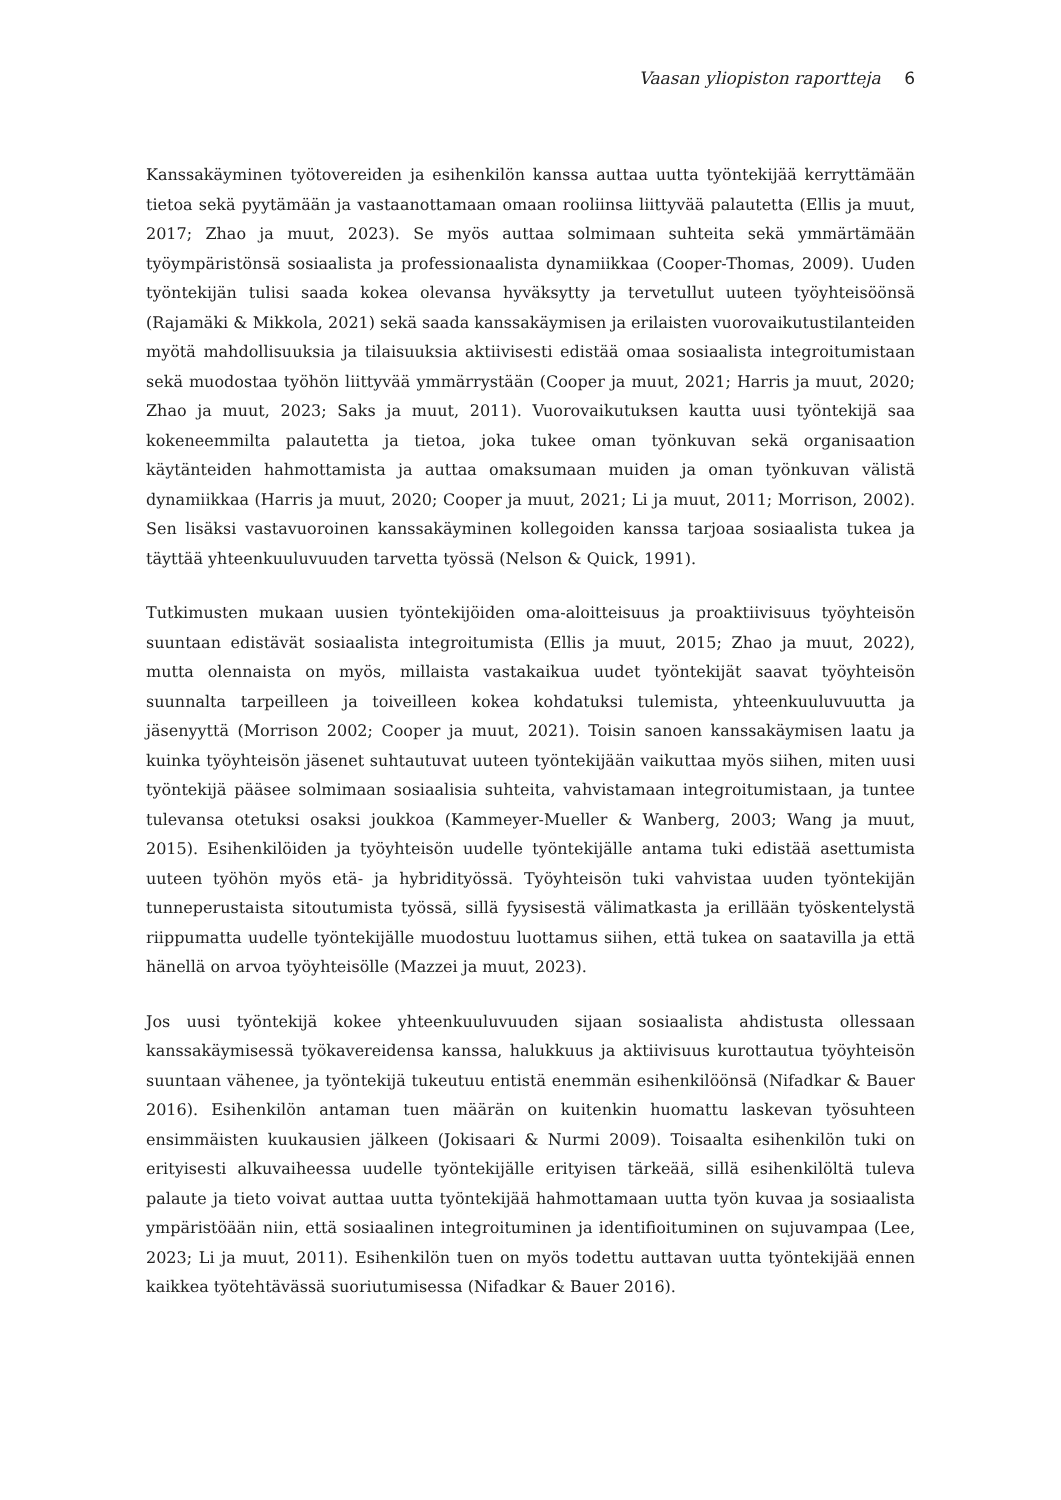Vaasan yliopiston raportteja 6
Kanssakäyminen työtovereiden ja esihenkilön kanssa auttaa uutta työntekijää kerryttämään tietoa sekä pyytämään ja vastaanottamaan omaan rooliinsa liittyvää palautetta (Ellis ja muut, 2017; Zhao ja muut, 2023). Se myös auttaa solmimaan suhteita sekä ymmärtämään työympäristönsä sosiaalista ja professionaalista dynamiikkaa (Cooper-Thomas, 2009). Uuden työntekijän tulisi saada kokea olevansa hyväksytty ja tervetullut uuteen työyhteisöönsä (Rajamäki & Mikkola, 2021) sekä saada kanssakäymisen ja erilaisten vuorovaikutustilanteiden myötä mahdollisuuksia ja tilaisuuksia aktiivisesti edistää omaa sosiaalista integroitumistaan sekä muodostaa työhön liittyvää ymmärrystään (Cooper ja muut, 2021; Harris ja muut, 2020; Zhao ja muut, 2023; Saks ja muut, 2011). Vuorovaikutuksen kautta uusi työntekijä saa kokeneemmilta palautetta ja tietoa, joka tukee oman työnkuvan sekä organisaation käytänteiden hahmottamista ja auttaa omaksumaan muiden ja oman työnkuvan välistä dynamiikkaa (Harris ja muut, 2020; Cooper ja muut, 2021; Li ja muut, 2011; Morrison, 2002). Sen lisäksi vastavuoroinen kanssakäyminen kollegoiden kanssa tarjoaa sosiaalista tukea ja täyttää yhteenkuuluvuuden tarvetta työssä (Nelson & Quick, 1991).
Tutkimusten mukaan uusien työntekijöiden oma-aloitteisuus ja proaktiivisuus työyhteisön suuntaan edistävät sosiaalista integroitumista (Ellis ja muut, 2015; Zhao ja muut, 2022), mutta olennaista on myös, millaista vastakaikua uudet työntekijät saavat työyhteisön suunnalta tarpeilleen ja toiveilleen kokea kohdatuksi tulemista, yhteenkuuluvuutta ja jäsenyyttä (Morrison 2002; Cooper ja muut, 2021). Toisin sanoen kanssakäymisen laatu ja kuinka työyhteisön jäsenet suhtautuvat uuteen työntekijään vaikuttaa myös siihen, miten uusi työntekijä pääsee solmimaan sosiaalisia suhteita, vahvistamaan integroitumistaan, ja tuntee tulevansa otetuksi osaksi joukkoa (Kammeyer-Mueller & Wanberg, 2003; Wang ja muut, 2015). Esihenkilöiden ja työyhteisön uudelle työntekijälle antama tuki edistää asettumista uuteen työhön myös etä- ja hybridityössä. Työyhteisön tuki vahvistaa uuden työntekijän tunneperustaista sitoutumista työssä, sillä fyysisestä välimatkasta ja erillään työskentelystä riippumatta uudelle työntekijälle muodostuu luottamus siihen, että tukea on saatavilla ja että hänellä on arvoa työyhteisölle (Mazzei ja muut, 2023).
Jos uusi työntekijä kokee yhteenkuuluvuuden sijaan sosiaalista ahdistusta ollessaan kanssakäymisessä työkavereidensa kanssa, halukkuus ja aktiivisuus kurottautua työyhteisön suuntaan vähenee, ja työntekijä tukeutuu entistä enemmän esihenkilöönsä (Nifadkar & Bauer 2016). Esihenkilön antaman tuen määrän on kuitenkin huomattu laskevan työsuhteen ensimmäisten kuukausien jälkeen (Jokisaari & Nurmi 2009). Toisaalta esihenkilön tuki on erityisesti alkuvaiheessa uudelle työntekijälle erityisen tärkeää, sillä esihenkilöltä tuleva palaute ja tieto voivat auttaa uutta työntekijää hahmottamaan uutta työn kuvaa ja sosiaalista ympäristöään niin, että sosiaalinen integroituminen ja identifioituminen on sujuvampaa (Lee, 2023; Li ja muut, 2011). Esihenkilön tuen on myös todettu auttavan uutta työntekijää ennen kaikkea työtehtävässä suoriutumisessa (Nifadkar & Bauer 2016).